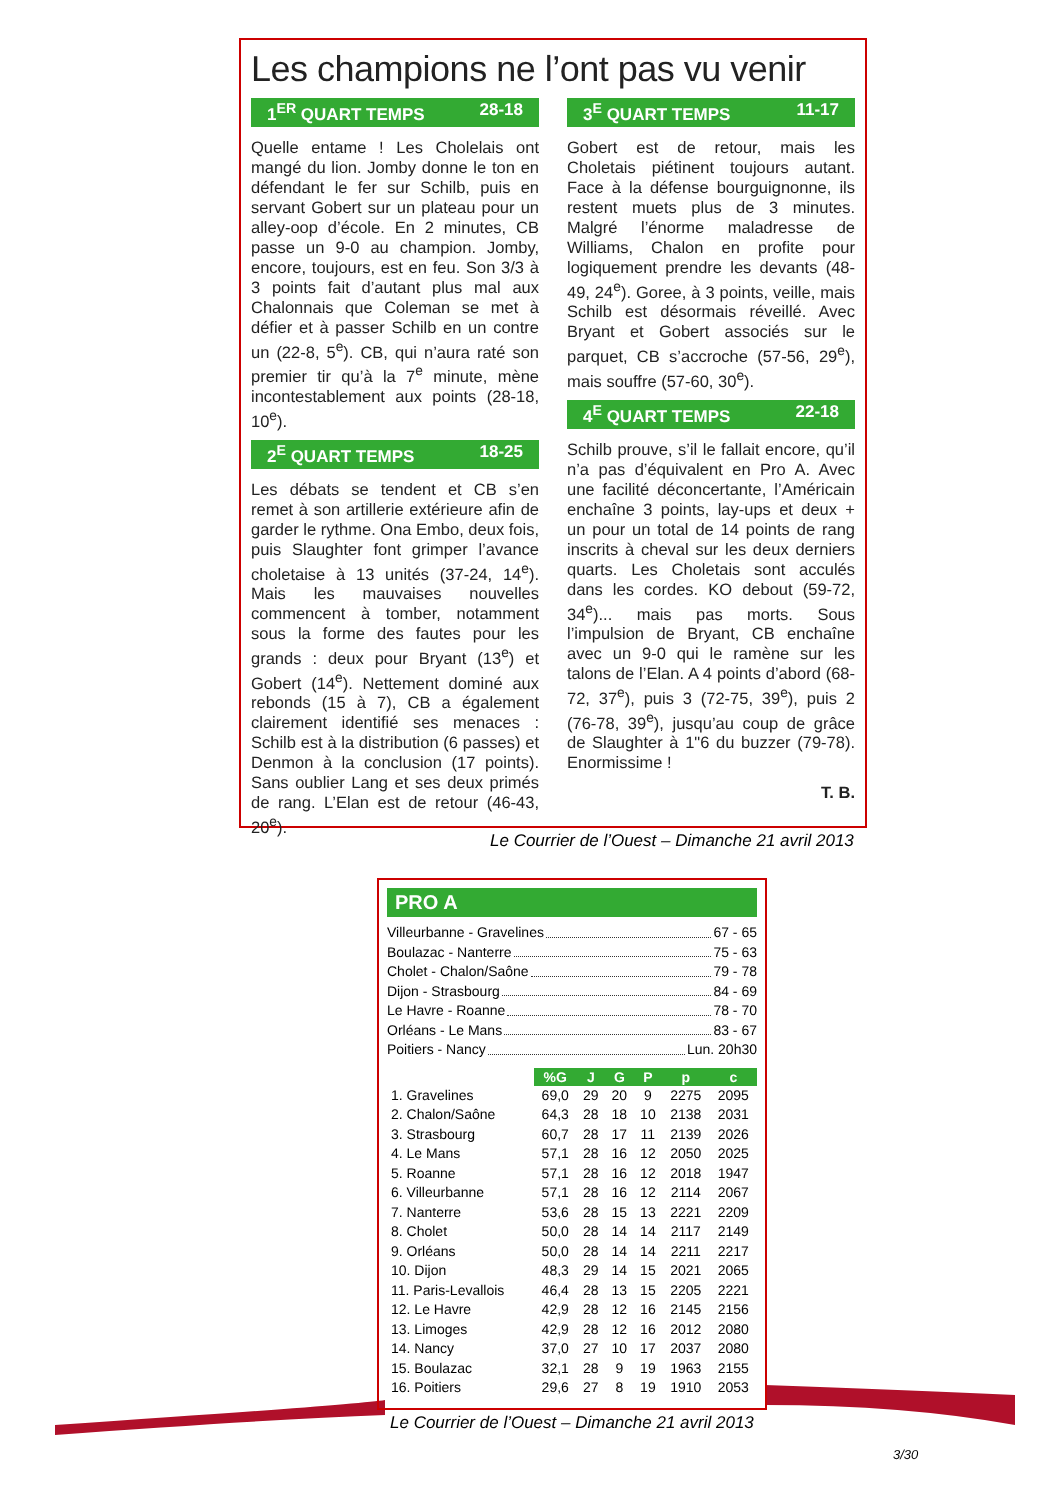Les champions ne l’ont pas vu venir
1<sup>ER</sup> QUART TEMPS 28-18
Quelle entame ! Les Cholelais ont mangé du lion. Jomby donne le ton en défendant le fer sur Schilb, puis en servant Gobert sur un plateau pour un alley-oop d’école. En 2 minutes, CB passe un 9-0 au champion. Jomby, encore, toujours, est en feu. Son 3/3 à 3 points fait d’autant plus mal aux Chalonnais que Coleman se met à défier et à passer Schilb en un contre un (22-8, 5<sup>e</sup>). CB, qui n’aura raté son premier tir qu’à la 7<sup>e</sup> minute, mène incontestablement aux points (28-18, 10<sup>e</sup>).
2<sup>E</sup> QUART TEMPS 18-25
Les débats se tendent et CB s’en remet à son artillerie extérieure afin de garder le rythme. Ona Embo, deux fois, puis Slaughter font grimper l’avance choletaise à 13 unités (37-24, 14<sup>e</sup>). Mais les mauvaises nouvelles commencent à tomber, notamment sous la forme des fautes pour les grands : deux pour Bryant (13<sup>e</sup>) et Gobert (14<sup>e</sup>). Nettement dominé aux rebonds (15 à 7), CB a également clairement identifié ses menaces : Schilb est à la distribution (6 passes) et Denmon à la conclusion (17 points). Sans oublier Lang et ses deux primés de rang. L’Elan est de retour (46-43, 20<sup>e</sup>).
3<sup>E</sup> QUART TEMPS 11-17
Gobert est de retour, mais les Choletais piétinent toujours autant. Face à la défense bourguignonne, ils restent muets plus de 3 minutes. Malgré l’énorme maladresse de Williams, Chalon en profite pour logiquement prendre les devants (48-49, 24<sup>e</sup>). Goree, à 3 points, veille, mais Schilb est désormais réveillé. Avec Bryant et Gobert associés sur le parquet, CB s’accroche (57-56, 29<sup>e</sup>), mais souffre (57-60, 30<sup>e</sup>).
4<sup>E</sup> QUART TEMPS 22-18
Schilb prouve, s’il le fallait encore, qu’il n’a pas d’équivalent en Pro A. Avec une facilité déconcertante, l’Américain enchaîne 3 points, lay-ups et deux + un pour un total de 14 points de rang inscrits à cheval sur les deux derniers quarts. Les Choletais sont acculés dans les cordes. KO debout (59-72, 34<sup>e</sup>)... mais pas morts. Sous l’impulsion de Bryant, CB enchaîne avec un 9-0 qui le ramène sur les talons de l’Elan. A 4 points d’abord (68-72, 37<sup>e</sup>), puis 3 (72-75, 39<sup>e</sup>), puis 2 (76-78, 39<sup>e</sup>), jusqu’au coup de grâce de Slaughter à 1"6 du buzzer (79-78). Enormissime !
T. B.
Le Courrier de l’Ouest – Dimanche 21 avril 2013
PRO A
Villeurbanne - Gravelines 67 - 65
Boulazac - Nanterre 75 - 63
Cholet - Chalon/Saône 79 - 78
Dijon - Strasbourg 84 - 69
Le Havre - Roanne 78 - 70
Orléans - Le Mans 83 - 67
Poitiers - Nancy Lun. 20h30
| | %G | J | G | P | p | c |
| 1. Gravelines | 69,0 | 29 | 20 | 9 | 2275 | 2095 |
| 2. Chalon/Saône | 64,3 | 28 | 18 | 10 | 2138 | 2031 |
| 3. Strasbourg | 60,7 | 28 | 17 | 11 | 2139 | 2026 |
| 4. Le Mans | 57,1 | 28 | 16 | 12 | 2050 | 2025 |
| 5. Roanne | 57,1 | 28 | 16 | 12 | 2018 | 1947 |
| 6. Villeurbanne | 57,1 | 28 | 16 | 12 | 2114 | 2067 |
| 7. Nanterre | 53,6 | 28 | 15 | 13 | 2221 | 2209 |
| 8. Cholet | 50,0 | 28 | 14 | 14 | 2117 | 2149 |
| 9. Orléans | 50,0 | 28 | 14 | 14 | 2211 | 2217 |
| 10. Dijon | 48,3 | 29 | 14 | 15 | 2021 | 2065 |
| 11. Paris-Levallois | 46,4 | 28 | 13 | 15 | 2205 | 2221 |
| 12. Le Havre | 42,9 | 28 | 12 | 16 | 2145 | 2156 |
| 13. Limoges | 42,9 | 28 | 12 | 16 | 2012 | 2080 |
| 14. Nancy | 37,0 | 27 | 10 | 17 | 2037 | 2080 |
| 15. Boulazac | 32,1 | 28 | 9 | 19 | 1963 | 2155 |
| 16. Poitiers | 29,6 | 27 | 8 | 19 | 1910 | 2053 |
Le Courrier de l’Ouest – Dimanche 21 avril 2013
3/30